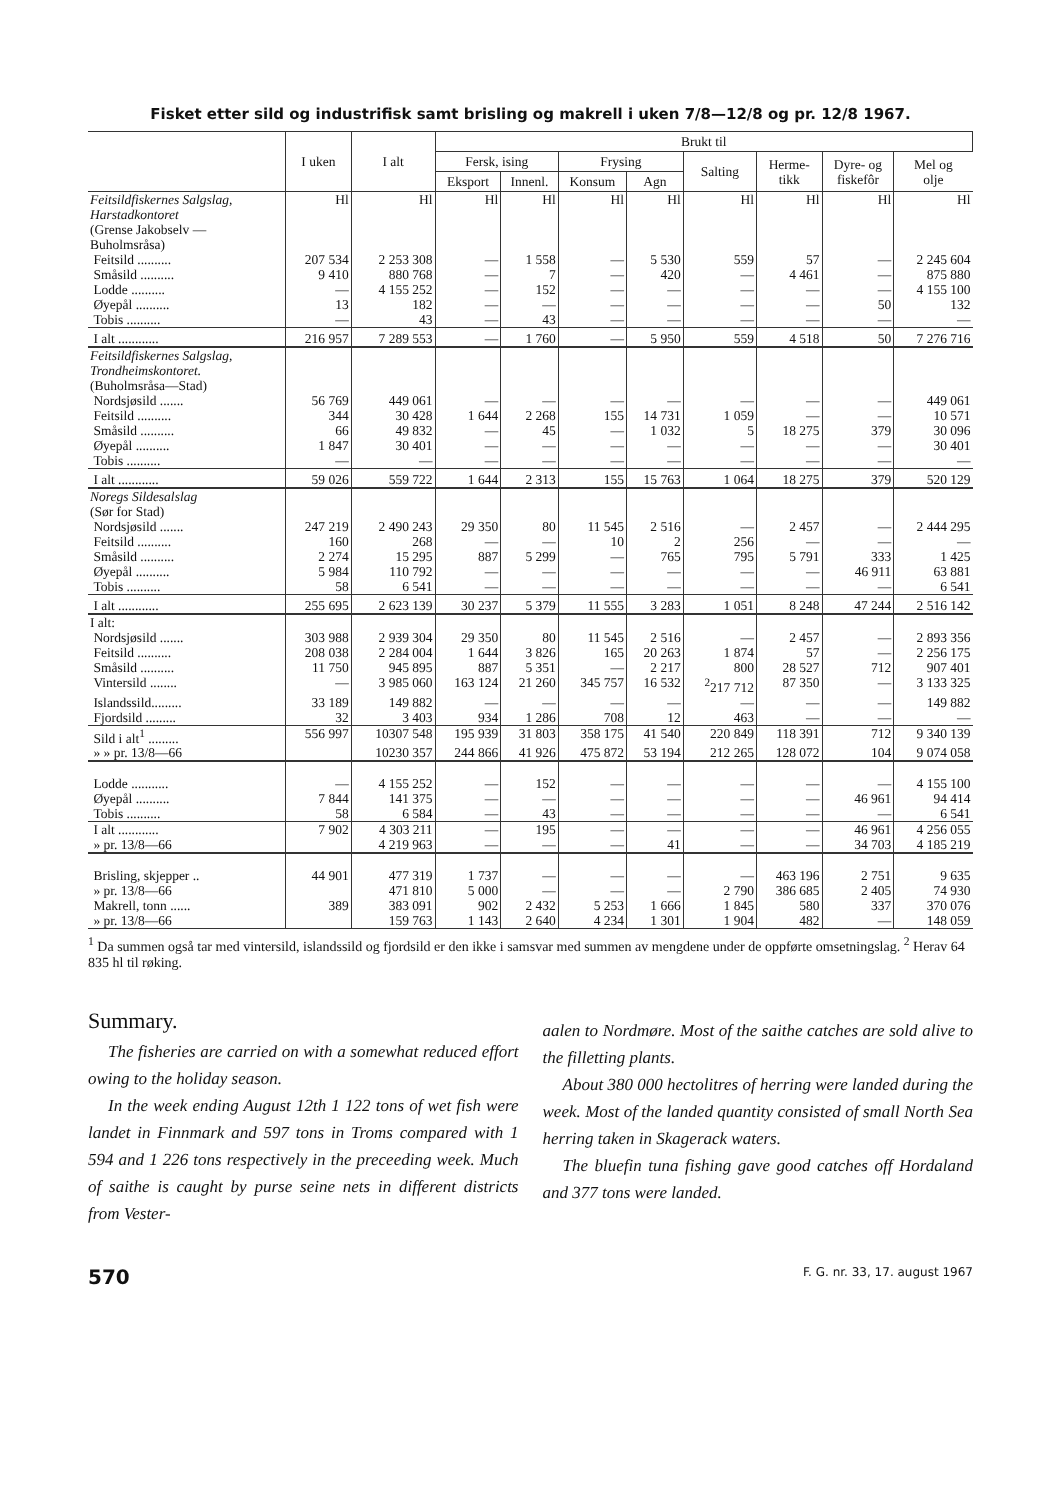Fisket etter sild og industrifisk samt brisling og makrell i uken 7/8—12/8 og pr. 12/8 1967.
| | I uken | I alt | Brukt til | | | | | | | |
| --- | --- | --- | --- | --- | --- | --- | --- | --- | --- | --- |
| | | | Fersk, ising | | Frysing | | Salting | Herme- tikk | Dyre- og fiskefôr | Mel og olje |
| | | | Eksport | Innenl. | Konsum | Agn | | | | |
| Feitsildfiskernes Salgslag, Harstadkontoret | Hl | Hl | Hl | Hl | Hl | Hl | Hl | Hl | Hl | Hl |
| (Grense Jakobselv — Buholmsråsa) | | | | | | | | | | |
| Feitsild .......... | 207 534 | 2 253 308 | — | 1 558 | — | 5 530 | 559 | 57 | — | 2 245 604 |
| Småsild .......... | 9 410 | 880 768 | — | 7 | — | 420 | — | 4 461 | — | 875 880 |
| Lodde .......... | — | 4 155 252 | — | 152 | — | — | — | — | — | 4 155 100 |
| Øyepål .......... | 13 | 182 | — | — | — | — | — | — | 50 | 132 |
| Tobis .......... | — | 43 | — | 43 | — | — | — | — | — | — |
| I alt ............ | 216 957 | 7 289 553 | — | 1 760 | — | 5 950 | 559 | 4 518 | 50 | 7 276 716 |
| Feitsildfiskernes Salgslag, Trondheimskontoret. | | | | | | | | | | |
| (Buholmsråsa—Stad) | | | | | | | | | | |
| Nordsjøsild ....... | 56 769 | 449 061 | — | — | — | — | — | — | — | 449 061 |
| Feitsild .......... | 344 | 30 428 | 1 644 | 2 268 | 155 | 14 731 | 1 059 | — | — | 10 571 |
| Småsild .......... | 66 | 49 832 | — | 45 | — | 1 032 | 5 | 18 275 | 379 | 30 096 |
| Øyepål .......... | 1 847 | 30 401 | — | — | — | — | — | — | — | 30 401 |
| Tobis .......... | — | — | — | — | — | — | — | — | — | — |
| I alt ............ | 59 026 | 559 722 | 1 644 | 2 313 | 155 | 15 763 | 1 064 | 18 275 | 379 | 520 129 |
| Noregs Sildesalslag | | | | | | | | | | |
| (Sør for Stad) | | | | | | | | | | |
| Nordsjøsild ....... | 247 219 | 2 490 243 | 29 350 | 80 | 11 545 | 2 516 | — | 2 457 | — | 2 444 295 |
| Feitsild .......... | 160 | 268 | — | — | 10 | 2 | 256 | — | — | — |
| Småsild .......... | 2 274 | 15 295 | 887 | 5 299 | — | 765 | 795 | 5 791 | 333 | 1 425 |
| Øyepål .......... | 5 984 | 110 792 | — | — | — | — | — | — | 46 911 | 63 881 |
| Tobis .......... | 58 | 6 541 | — | — | — | — | — | — | — | 6 541 |
| I alt ............ | 255 695 | 2 623 139 | 30 237 | 5 379 | 11 555 | 3 283 | 1 051 | 8 248 | 47 244 | 2 516 142 |
| I alt: | | | | | | | | | | |
| Nordsjøsild ....... | 303 988 | 2 939 304 | 29 350 | 80 | 11 545 | 2 516 | — | 2 457 | — | 2 893 356 |
| Feitsild .......... | 208 038 | 2 284 004 | 1 644 | 3 826 | 165 | 20 263 | 1 874 | 57 | — | 2 256 175 |
| Småsild .......... | 11 750 | 945 895 | 887 | 5 351 | — | 2 217 | 800 | 28 527 | 712 | 907 401 |
| Vintersild ........ | — | 3 985 060 | 163 124 | 21 260 | 345 757 | 16 532 | <sup>2</sup> 217 712 | 87 350 | — | 3 133 325 |
| Islandssild......... | 33 189 | 149 882 | — | — | — | — | — | — | — | 149 882 |
| Fjordsild ......... | 32 | 3 403 | 934 | 1 286 | 708 | 12 | 463 | — | — | — |
| Sild i alt<sup>1</sup> ......... | 556 997 | 10307 548 | 195 939 | 31 803 | 358 175 | 41 540 | 220 849 | 118 391 | 712 | 9 340 139 |
| » » pr. 13/8—66 | | 10230 357 | 244 866 | 41 926 | 475 872 | 53 194 | 212 265 | 128 072 | 104 | 9 074 058 |
| Lodde ........... | — | 4 155 252 | — | 152 | — | — | — | — | — | 4 155 100 |
| Øyepål .......... | 7 844 | 141 375 | — | — | — | — | — | — | 46 961 | 94 414 |
| Tobis .......... | 58 | 6 584 | — | 43 | — | — | — | — | — | 6 541 |
| I alt ............ | 7 902 | 4 303 211 | — | 195 | — | — | — | — | 46 961 | 4 256 055 |
| » pr. 13/8—66 | | 4 219 963 | — | — | — | 41 | — | — | 34 703 | 4 185 219 |
| Brisling, skjepper .. | 44 901 | 477 319 | 1 737 | — | — | — | — | 463 196 | 2 751 | 9 635 |
| » pr. 13/8—66 | | 471 810 | 5 000 | — | — | — | 2 790 | 386 685 | 2 405 | 74 930 |
| Makrell, tonn ...... | 389 | 383 091 | 902 | 2 432 | 5 253 | 1 666 | 1 845 | 580 | 337 | 370 076 |
| » pr. 13/8—66 | | 159 763 | 1 143 | 2 640 | 4 234 | 1 301 | 1 904 | 482 | — | 148 059 |
<sup>1</sup> Da summen også tar med vintersild, islandssild og fjordsild er den ikke i samsvar med summen av mengdene under de oppførte omsetningslag. <sup>2</sup> Herav 64 835 hl til røking.
Summary.
The fisheries are carried on with a somewhat reduced effort owing to the holiday season.
In the week ending August 12th 1 122 tons of wet fish were landet in Finnmark and 597 tons in Troms compared with 1 594 and 1 226 tons respectively in the preceeding week. Much of saithe is caught by purse seine nets in different districts from Vester-
aalen to Nordmøre. Most of the saithe catches are sold alive to the filletting plants.
About 380 000 hectolitres of herring were landed during the week. Most of the landed quantity consisted of small North Sea herring taken in Skagerack waters.
The bluefin tuna fishing gave good catches off Hordaland and 377 tons were landed.
570 F. G. nr. 33, 17. august 1967